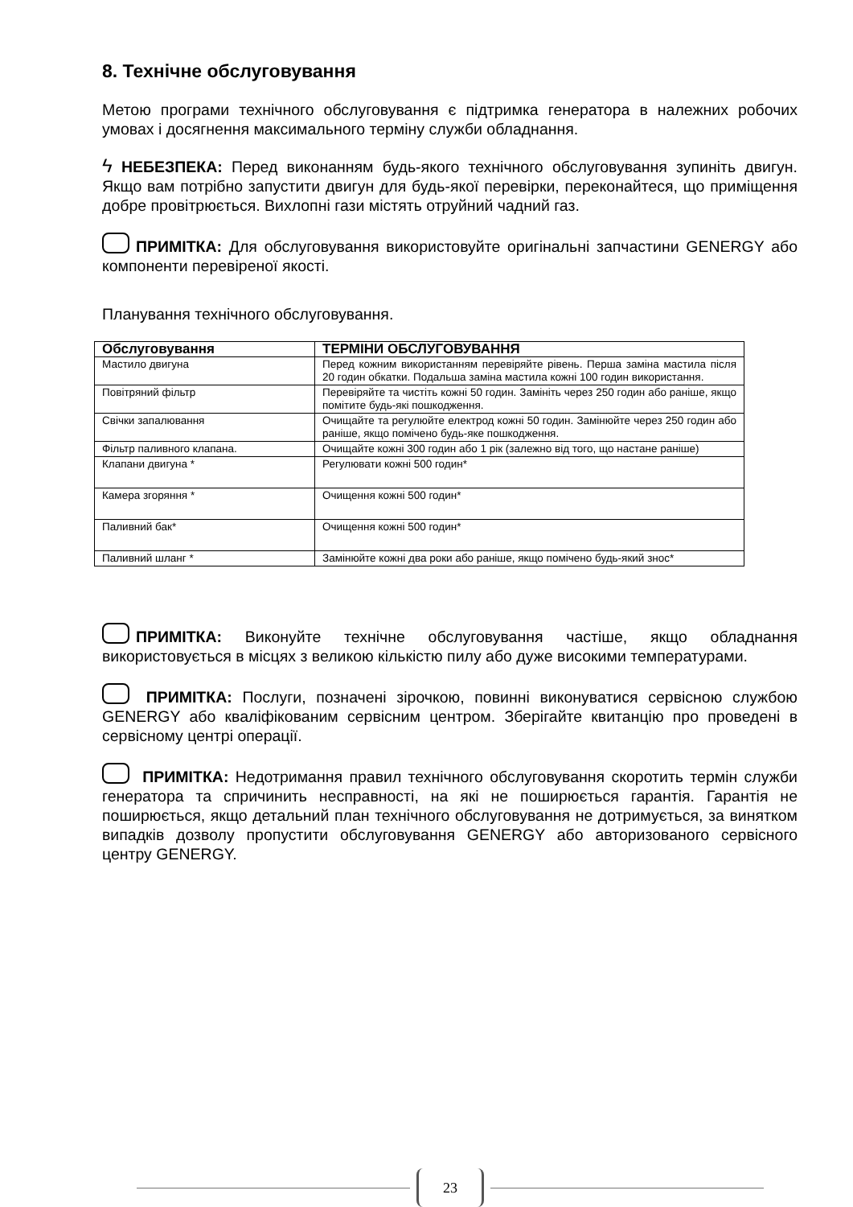8. Технічне обслуговування
Метою програми технічного обслуговування є підтримка генератора в належних робочих умовах і досягнення максимального терміну служби обладнання.
ϟ НЕБЕЗПЕКА: Перед виконанням будь-якого технічного обслуговування зупиніть двигун. Якщо вам потрібно запустити двигун для будь-якої перевірки, переконайтеся, що приміщення добре провітрюється. Вихлопні гази містять отруйний чадний газ.
ПРИМІТКА: Для обслуговування використовуйте оригінальні запчастини GENERGY або компоненти перевіреної якості.
Планування технічного обслуговування.
| Обслуговування | ТЕРМІНИ ОБСЛУГОВУВАННЯ |
| --- | --- |
| Мастило двигуна | Перед кожним використанням перевіряйте рівень. Перша заміна мастила після 20 годин обкатки. Подальша заміна мастила кожні 100 годин використання. |
| Повітряний фільтр | Перевіряйте та чистіть кожні 50 годин. Замініть через 250 годин або раніше, якщо помітите будь-які пошкодження. |
| Свічки запалювання | Очищайте та регулюйте електрод кожні 50 годин. Замінюйте через 250 годин або раніше, якщо помічено будь-яке пошкодження. |
| Фільтр паливного клапана. | Очищайте кожні 300 годин або 1 рік (залежно від того, що настане раніше) |
| Клапани двигуна * | Регулювати кожні 500 годин* |
| Камера згоряння * | Очищення кожні 500 годин* |
| Паливний бак* | Очищення кожні 500 годин* |
| Паливний шланг * | Замінюйте кожні два роки або раніше, якщо помічено будь-який знос* |
ПРИМІТКА: Виконуйте технічне обслуговування частіше, якщо обладнання використовується в місцях з великою кількістю пилу або дуже високими температурами.
ПРИМІТКА: Послуги, позначені зірочкою, повинні виконуватися сервісною службою GENERGY або кваліфікованим сервісним центром. Зберігайте квитанцію про проведені в сервісному центрі операції.
ПРИМІТКА: Недотримання правил технічного обслуговування скоротить термін служби генератора та спричинить несправності, на які не поширюється гарантія. Гарантія не поширюється, якщо детальний план технічного обслуговування не дотримується, за винятком випадків дозволу пропустити обслуговування GENERGY або авторизованого сервісного центру GENERGY.
23